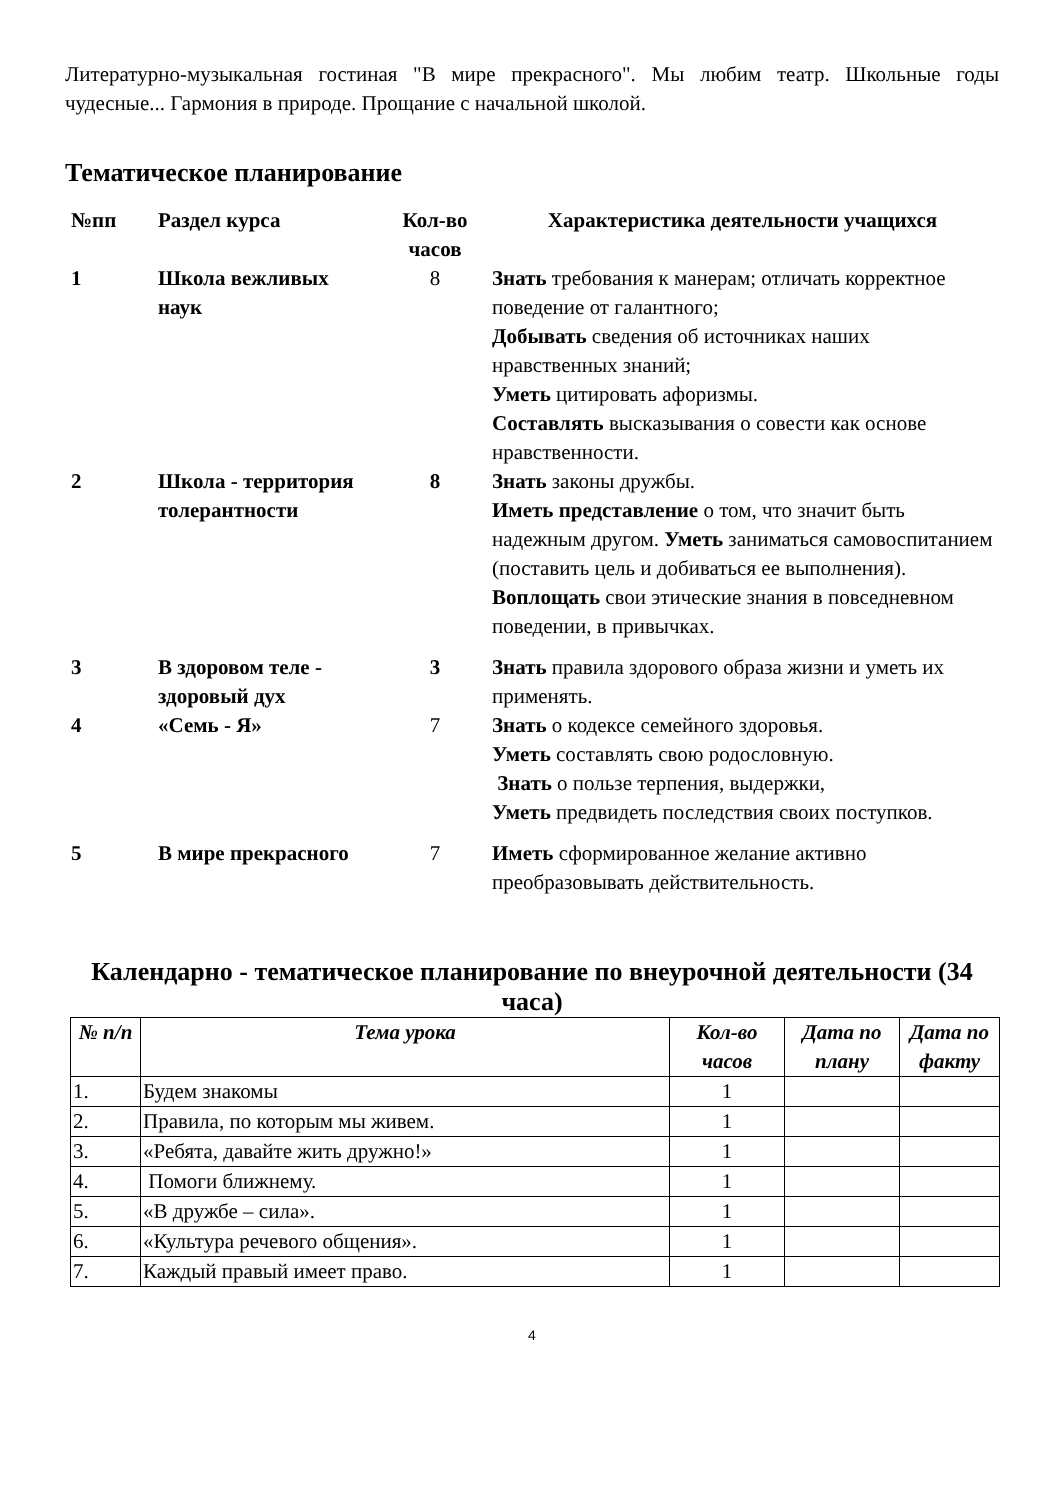Литературно-музыкальная гостиная "В мире прекрасного". Мы любим театр. Школьные годы чудесные... Гармония в природе. Прощание с начальной школой.
Тематическое планирование
| №пп | Раздел курса | Кол-во часов | Характеристика деятельности учащихся |
| --- | --- | --- | --- |
| 1 | Школа вежливых наук | 8 | Знать требования к манерам; отличать корректное поведение от галантного; Добывать сведения об источниках наших нравственных знаний; Уметь цитировать афоризмы. Составлять высказывания о совести как основе нравственности. |
| 2 | Школа - территория толерантности | 8 | Знать законы дружбы. Иметь представление о том, что значит быть надежным другом. Уметь заниматься самовоспитанием (поставить цель и добиваться ее выполнения). Воплощать свои этические знания в повседневном поведении, в привычках. |
| 3 | В здоровом теле - здоровый дух | 3 | Знать правила здорового образа жизни и уметь их применять. |
| 4 | «Семь - Я» | 7 | Знать о кодексе семейного здоровья. Уметь составлять свою родословную. Знать о пользе терпения, выдержки, Уметь предвидеть последствия своих поступков. |
| 5 | В мире прекрасного | 7 | Иметь сформированное желание активно преобразовывать действительность. |
Календарно - тематическое планирование по внеурочной деятельности (34 часа)
| № п/п | Тема урока | Кол-во часов | Дата по плану | Дата по факту |
| --- | --- | --- | --- | --- |
| 1. | Будем знакомы | 1 | | |
| 2. | Правила, по которым мы живем. | 1 | | |
| 3. | «Ребята, давайте жить дружно!» | 1 | | |
| 4. | Помоги ближнему. | 1 | | |
| 5. | «В дружбе – сила». | 1 | | |
| 6. | «Культура речевого общения». | 1 | | |
| 7. | Каждый правый имеет право. | 1 | | |
4